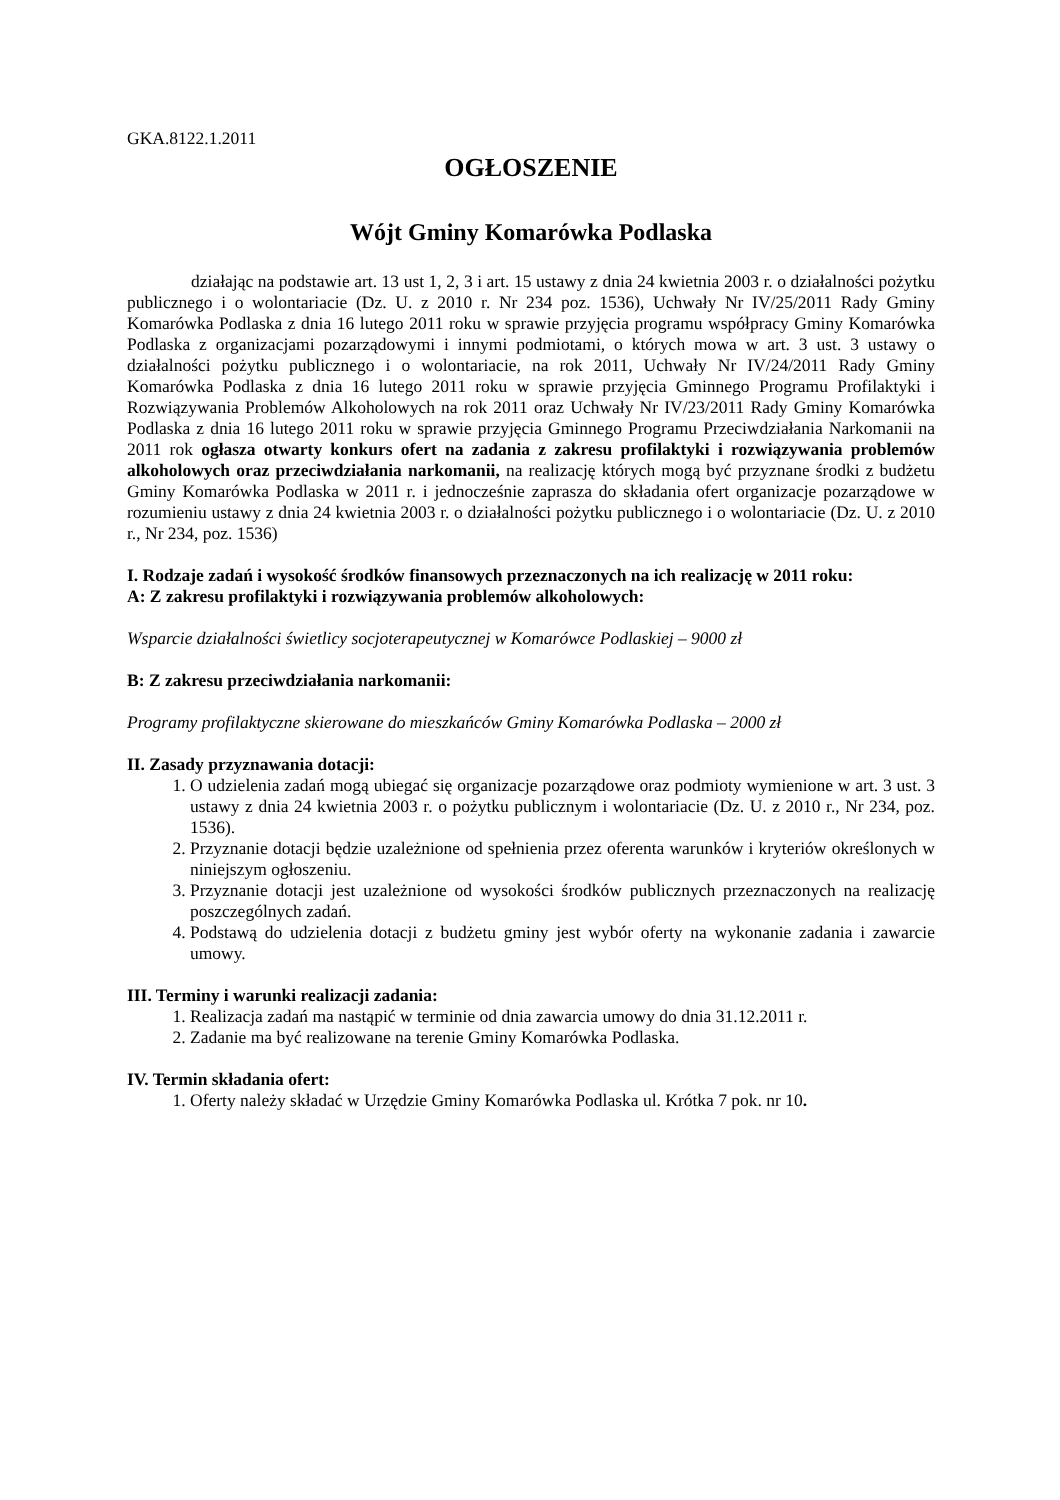GKA.8122.1.2011
OGŁOSZENIE
Wójt Gminy Komarówka Podlaska
działając na podstawie art. 13 ust 1, 2, 3 i art. 15 ustawy z dnia 24 kwietnia 2003 r. o działalności pożytku publicznego i o wolontariacie (Dz. U. z 2010 r. Nr 234 poz. 1536), Uchwały Nr IV/25/2011 Rady Gminy Komarówka Podlaska z dnia 16 lutego 2011 roku w sprawie przyjęcia programu współpracy Gminy Komarówka Podlaska z organizacjami pozarządowymi i innymi podmiotami, o których mowa w art. 3 ust. 3 ustawy o działalności pożytku publicznego i o wolontariacie, na rok 2011, Uchwały Nr IV/24/2011 Rady Gminy Komarówka Podlaska z dnia 16 lutego 2011 roku w sprawie przyjęcia Gminnego Programu Profilaktyki i Rozwiązywania Problemów Alkoholowych na rok 2011 oraz Uchwały Nr IV/23/2011 Rady Gminy Komarówka Podlaska z dnia 16 lutego 2011 roku w sprawie przyjęcia Gminnego Programu Przeciwdziałania Narkomanii na 2011 rok ogłasza otwarty konkurs ofert na zadania z zakresu profilaktyki i rozwiązywania problemów alkoholowych oraz przeciwdziałania narkomanii, na realizację których mogą być przyznane środki z budżetu Gminy Komarówka Podlaska w 2011 r. i jednocześnie zaprasza do składania ofert organizacje pozarządowe w rozumieniu ustawy z dnia 24 kwietnia 2003 r. o działalności pożytku publicznego i o wolontariacie (Dz. U. z 2010 r., Nr 234, poz. 1536)
I. Rodzaje zadań i wysokość środków finansowych przeznaczonych na ich realizację w 2011 roku:
A: Z zakresu profilaktyki i rozwiązywania problemów alkoholowych:
Wsparcie działalności świetlicy socjoterapeutycznej w Komarówce Podlaskiej – 9000 zł
B: Z zakresu przeciwdziałania narkomanii:
Programy profilaktyczne skierowane do mieszkańców Gminy Komarówka Podlaska – 2000 zł
II. Zasady przyznawania dotacji:
1. O udzielenia zadań mogą ubiegać się organizacje pozarządowe oraz podmioty wymienione w art. 3 ust. 3 ustawy z dnia 24 kwietnia 2003 r. o pożytku publicznym i wolontariacie (Dz. U. z 2010 r., Nr 234, poz. 1536).
2. Przyznanie dotacji będzie uzależnione od spełnienia przez oferenta warunków i kryteriów określonych w niniejszym ogłoszeniu.
3. Przyznanie dotacji jest uzależnione od wysokości środków publicznych przeznaczonych na realizację poszczególnych zadań.
4. Podstawą do udzielenia dotacji z budżetu gminy jest wybór oferty na wykonanie zadania i zawarcie umowy.
III. Terminy i warunki realizacji zadania:
1. Realizacja zadań ma nastąpić w terminie od dnia zawarcia umowy do dnia 31.12.2011 r.
2. Zadanie ma być realizowane na terenie Gminy Komarówka Podlaska.
IV. Termin składania ofert:
1. Oferty należy składać w Urzędzie Gminy Komarówka Podlaska ul. Krótka 7 pok. nr 10.